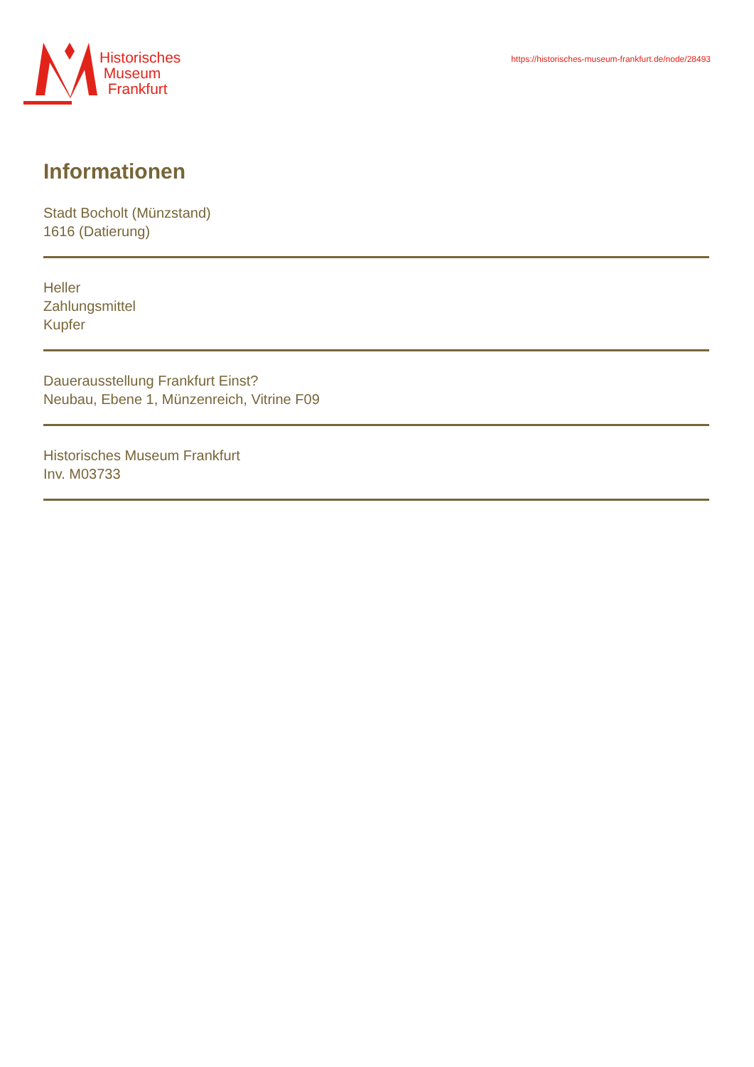Historisches
Museum
Frankfurt
https://historisches-museum-frankfurt.de/node/28493
Informationen
Stadt Bocholt (Münzstand)
1616 (Datierung)
Heller
Zahlungsmittel
Kupfer
Dauerausstellung Frankfurt Einst?
Neubau, Ebene 1, Münzenreich, Vitrine F09
Historisches Museum Frankfurt
Inv. M03733